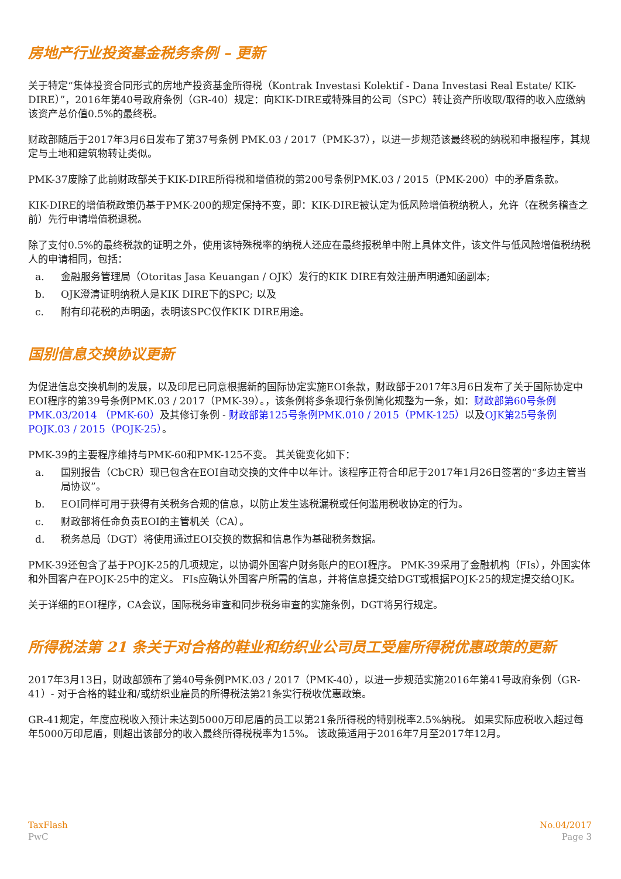房地产行业投资基金税务条例 – 更新
关于特定“集体投资合同形式的房地产投资基金所得税（Kontrak Investasi Kolektif - Dana Investasi Real Estate/ KIK-DIRE）”，2016年第40号政府条例（GR-40）规定：向KIK-DIRE或特殊目的公司（SPC）转让资产所收取/取得的收入应缴纳该资产总价值0.5%的最终税。
财政部随后于2017年3月6日发布了第37号条例 PMK.03 / 2017（PMK-37），以进一步规范该最终税的纳税和申报程序，其规定与土地和建筑物转让类似。
PMK-37废除了此前财政部关于KIK-DIRE所得税和增值税的第200号条例PMK.03 / 2015（PMK-200）中的矛盾条款。
KIK-DIRE的增值税政策仍基于PMK-200的规定保持不变，即：KIK-DIRE被认定为低风险增值税纳税人，允许（在税务稽查之前）先行申请增值税退税。
除了支付0.5%的最终税款的证明之外，使用该特殊税率的纳税人还应在最终报税单中附上具体文件，该文件与低风险增值税纳税人的申请相同，包括：
a. 金融服务管理局（Otoritas Jasa Keuangan / OJK）发行的KIK DIRE有效注册声明通知函副本;
b. OJK澄清证明纳税人是KIK DIRE下的SPC; 以及
c. 附有印花税的声明函，表明该SPC仅作KIK DIRE用途。
国别信息交换协议更新
为促进信息交换机制的发展，以及印尼已同意根据新的国际协定实施EOI条款，财政部于2017年3月6日发布了关于国际协定中EOI程序的第39号条例PMK.03 / 2017（PMK-39）。，该条例将多条现行条例简化规整为一条，如：财政部第60号条例PMK.03/2014 （PMK-60）及其修订条例 - 财政部第125号条例PMK.010 / 2015（PMK-125）以及OJK第25号条例 POJK.03 / 2015（POJK-25）。
PMK-39的主要程序维持与PMK-60和PMK-125不变。 其关键变化如下：
a. 国别报告（CbCR）现已包含在EOI自动交换的文件中以年计。该程序正符合印尼于2017年1月26日签署的“多边主管当局协议”。
b. EOI同样可用于获得有关税务合规的信息，以防止发生逃税漏税或任何滥用税收协定的行为。
c. 财政部将任命负责EOI的主管机关（CA）。
d. 税务总局（DGT）将使用通过EOI交换的数据和信息作为基础税务数据。
PMK-39还包含了基于POJK-25的几项规定，以协调外国客户财务账户的EOI程序。 PMK-39采用了金融机构（FIs），外国实体和外国客户在POJK-25中的定义。 FIs应确认外国客户所需的信息，并将信息提交给DGT或根据POJK-25的规定提交给OJK。
关于详细的EOI程序，CA会议，国际税务审查和同步税务审查的实施条例，DGT将另行规定。
所得税法第 21 条关于对合格的鞋业和纺织业公司员工受雇所得税优惠政策的更新
2017年3月13日，财政部颁布了第40号条例PMK.03 / 2017（PMK-40），以进一步规范实施2016年第41号政府条例（GR-41）- 对于合格的鞋业和/或纺织业雇员的所得税法第21条实行税收优惠政策。
GR-41规定，年度应税收入预计未达到5000万印尼盾的员工以第21条所得税的特别税率2.5%纳税。 如果实际应税收入超过每年5000万印尼盾，则超出该部分的收入最终所得税税率为15%。 该政策适用于2016年7月至2017年12月。
TaxFlash
PwC
No.04/2017
Page 3